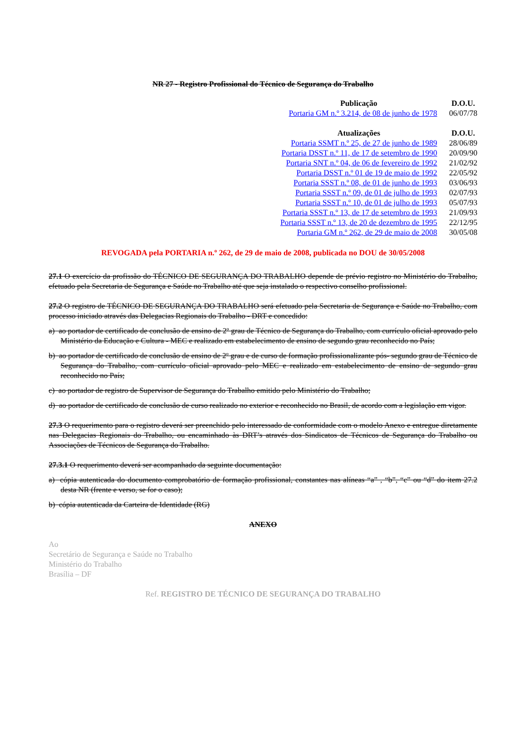NR 27 - Registro Profissional do Técnico de Segurança do Trabalho
| Publicação | D.O.U. |
| --- | --- |
| Portaria GM n.º 3.214, de 08 de junho de 1978 | 06/07/78 |
| Atualizações | D.O.U. |
| Portaria SSMT n.º 25, de 27 de junho de 1989 | 28/06/89 |
| Portaria DSST n.º 11, de 17 de setembro de 1990 | 20/09/90 |
| Portaria SNT n.º 04, de 06 de fevereiro de 1992 | 21/02/92 |
| Portaria DSST n.º 01 de 19 de maio de 1992 | 22/05/92 |
| Portaria SSST n.º 08, de 01 de junho de 1993 | 03/06/93 |
| Portaria SSST n.º 09, de 01 de julho de 1993 | 02/07/93 |
| Portaria SSST n.º 10, de 01 de julho de 1993 | 05/07/93 |
| Portaria SSST n.º 13, de 17 de setembro de 1993 | 21/09/93 |
| Portaria SSST n.º 13, de 20 de dezembro de 1995 | 22/12/95 |
| Portaria GM n.º 262, de 29 de maio de 2008 | 30/05/08 |
REVOGADA pela PORTARIA n.º 262, de 29 de maio de 2008, publicada no DOU de 30/05/2008
27.1 O exercício da profissão do TÉCNICO DE SEGURANÇA DO TRABALHO depende de prévio registro no Ministério do Trabalho, efetuado pela Secretaria de Segurança e Saúde no Trabalho até que seja instalado o respectivo conselho profissional.
27.2 O registro de TÉCNICO DE SEGURANÇA DO TRABALHO será efetuado pela Secretaria de Segurança e Saúde no Trabalho, com processo iniciado através das Delegacias Regionais do Trabalho - DRT e concedido:
a) ao portador de certificado de conclusão de ensino de 2º grau de Técnico de Segurança do Trabalho, com currículo oficial aprovado pelo Ministério da Educação e Cultura - MEC e realizado em estabelecimento de ensino de segundo grau reconhecido no País;
b) ao portador de certificado de conclusão de ensino de 2º grau e de curso de formação profissionalizante pós- segundo grau de Técnico de Segurança do Trabalho, com currículo oficial aprovado pelo MEC e realizado em estabelecimento de ensino de segundo grau reconhecido no País;
c) ao portador de registro de Supervisor de Segurança do Trabalho emitido pelo Ministério do Trabalho;
d) ao portador de certificado de conclusão de curso realizado no exterior e reconhecido no Brasil, de acordo com a legislação em vigor.
27.3 O requerimento para o registro deverá ser preenchido pelo interessado de conformidade com o modelo Anexo e entregue diretamente nas Delegacias Regionais do Trabalho, ou encaminhado às DRT’s através dos Sindicatos de Técnicos de Segurança do Trabalho ou Associações de Técnicos de Segurança do Trabalho.
27.3.1 O requerimento deverá ser acompanhado da seguinte documentação:
a) cópia autenticada do documento comprobatório de formação profissional, constantes nas alíneas “a” , “b”, “c” ou “d” do item 27.2 desta NR (frente e verso, se for o caso);
b) cópia autenticada da Carteira de Identidade (RG)
ANEXO
Ao
Secretário de Segurança e Saúde no Trabalho
Ministério do Trabalho
Brasília – DF
Ref. REGISTRO DE TÉCNICO DE SEGURANÇA DO TRABALHO